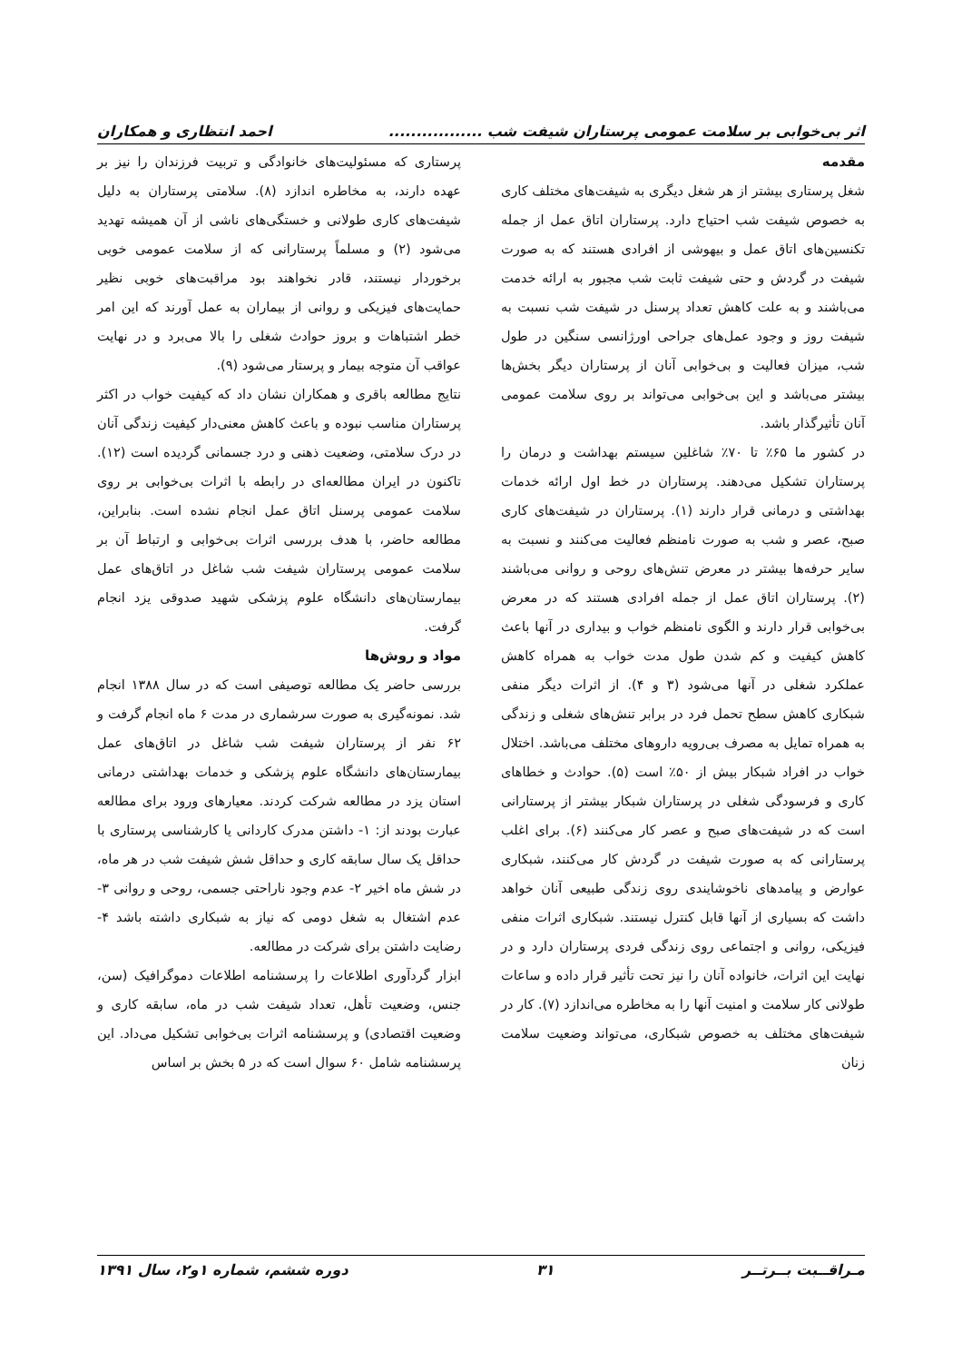اثر بی‌خوابی بر سلامت عمومی پرستاران شیفت شب ................. احمد انتظاری و همکاران
مقدمه
شغل پرستاری بیشتر از هر شغل دیگری به شیفت‌های مختلف کاری به خصوص شیفت شب احتیاج دارد. پرستاران اتاق عمل از جمله تکنسین‌های اتاق عمل و بیهوشی از افرادی هستند که به صورت شیفت در گردش و حتی شیفت ثابت شب مجبور به ارائه خدمت می‌باشند و به علت کاهش تعداد پرسنل در شیفت شب نسبت به شیفت روز و وجود عمل‌های جراحی اورژانسی سنگین در طول شب، میزان فعالیت و بی‌خوابی آنان از پرستاران دیگر بخش‌ها بیشتر می‌باشد و این بی‌خوابی می‌تواند بر روی سلامت عمومی آنان تأثیرگذار باشد.
در کشور ما ۶۵٪ تا ۷۰٪ شاغلین سیستم بهداشت و درمان را پرستاران تشکیل می‌دهند. پرستاران در خط اول ارائه خدمات بهداشتی و درمانی قرار دارند (۱). پرستاران در شیفت‌های کاری صبح، عصر و شب به صورت نامنظم فعالیت می‌کنند و نسبت به سایر حرفه‌ها بیشتر در معرض تنش‌های روحی و روانی می‌باشند (۲). پرستاران اتاق عمل از جمله افرادی هستند که در معرض بی‌خوابی قرار دارند و الگوی نامنظم خواب و بیداری در آنها باعث کاهش کیفیت و کم شدن طول مدت خواب به همراه کاهش عملکرد شغلی در آنها می‌شود (۳ و ۴). از اثرات دیگر منفی شبکاری کاهش سطح تحمل فرد در برابر تنش‌های شغلی و زندگی به همراه تمایل به مصرف بی‌رویه داروهای مختلف می‌باشد. اختلال خواب در افراد شبکار بیش از ۵۰٪ است (۵). حوادث و خطاهای کاری و فرسودگی شغلی در پرستاران شبکار بیشتر از پرستارانی است که در شیفت‌های صبح و عصر کار می‌کنند (۶). برای اغلب پرستارانی که به صورت شیفت در گردش کار می‌کنند، شبکاری عوارض و پیامدهای ناخوشایندی روی زندگی طبیعی آنان خواهد داشت که بسیاری از آنها قابل کنترل نیستند. شبکاری اثرات منفی فیزیکی، روانی و اجتماعی روی زندگی فردی پرستاران دارد و در نهایت این اثرات، خانواده آنان را نیز تحت تأثیر قرار داده و ساعات طولانی کار سلامت و امنیت آنها را به مخاطره می‌اندازد (۷). کار در شیفت‌های مختلف به خصوص شبکاری، می‌تواند وضعیت سلامت زنان
پرستاری که مسئولیت‌های خانوادگی و تربیت فرزندان را نیز بر عهده دارند، به مخاطره اندازد (۸). سلامتی پرستاران به دلیل شیفت‌های کاری طولانی و خستگی‌های ناشی از آن همیشه تهدید می‌شود (۲) و مسلماً پرستارانی که از سلامت عمومی خوبی برخوردار نیستند، قادر نخواهند بود مراقبت‌های خوبی نظیر حمایت‌های فیزیکی و روانی از بیماران به عمل آورند که این امر خطر اشتباهات و بروز حوادث شغلی را بالا می‌برد و در نهایت عواقب آن متوجه بیمار و پرستار می‌شود (۹).
نتایج مطالعه باقری و همکاران نشان داد که کیفیت خواب در اکثر پرستاران مناسب نبوده و باعث کاهش معنی‌دار کیفیت زندگی آنان در درک سلامتی، وضعیت ذهنی و درد جسمانی گردیده است (۱۲). تاکنون در ایران مطالعه‌ای در رابطه با اثرات بی‌خوابی بر روی سلامت عمومی پرسنل اتاق عمل انجام نشده است. بنابراین، مطالعه حاضر، با هدف بررسی اثرات بی‌خوابی و ارتباط آن بر سلامت عمومی پرستاران شیفت شب شاغل در اتاق‌های عمل بیمارستان‌های دانشگاه علوم پزشکی شهید صدوقی یزد انجام گرفت.
مواد و روش‌ها
بررسی حاضر یک مطالعه توصیفی است که در سال ۱۳۸۸ انجام شد. نمونه‌گیری به صورت سرشماری در مدت ۶ ماه انجام گرفت و ۶۲ نفر از پرستاران شیفت شب شاغل در اتاق‌های عمل بیمارستان‌های دانشگاه علوم پزشکی و خدمات بهداشتی درمانی استان یزد در مطالعه شرکت کردند. معیارهای ورود برای مطالعه عبارت بودند از: ۱- داشتن مدرک کاردانی یا کارشناسی پرستاری با حداقل یک سال سابقه کاری و حداقل شش شیفت شب در هر ماه، در شش ماه اخیر ۲- عدم وجود ناراحتی جسمی، روحی و روانی ۳- عدم اشتغال به شغل دومی که نیاز به شبکاری داشته باشد ۴- رضایت داشتن برای شرکت در مطالعه.
ابزار گردآوری اطلاعات را پرسشنامه اطلاعات دموگرافیک (سن، جنس، وضعیت تأهل، تعداد شیفت شب در ماه، سابقه کاری و وضعیت اقتصادی) و پرسشنامه اثرات بی‌خوابی تشکیل می‌داد. این پرسشنامه شامل ۶۰ سوال است که در ۵ بخش بر اساس
مـراقــبت بــرتــر ۳۱ دوره ششم، شماره ۱و۲، سال ۱۳۹۱